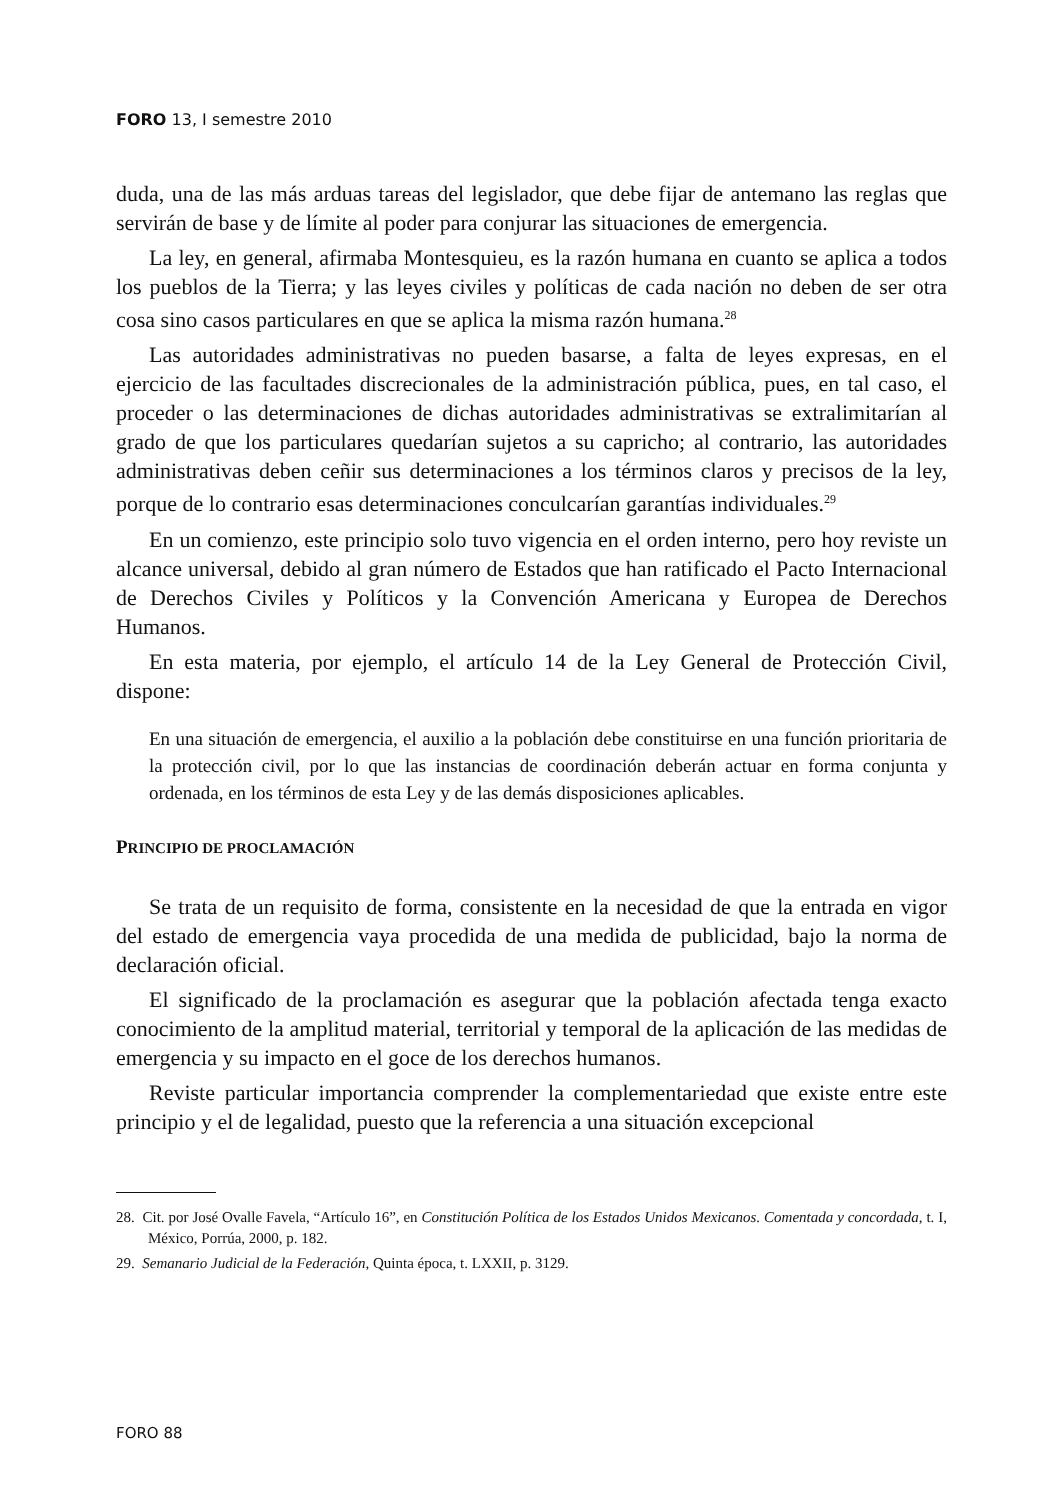FORO 13, I semestre 2010
duda, una de las más arduas tareas del legislador, que debe fijar de antemano las reglas que servirán de base y de límite al poder para conjurar las situaciones de emergencia.
La ley, en general, afirmaba Montesquieu, es la razón humana en cuanto se aplica a todos los pueblos de la Tierra; y las leyes civiles y políticas de cada nación no deben de ser otra cosa sino casos particulares en que se aplica la misma razón humana.<sup>28</sup>
Las autoridades administrativas no pueden basarse, a falta de leyes expresas, en el ejercicio de las facultades discrecionales de la administración pública, pues, en tal caso, el proceder o las determinaciones de dichas autoridades administrativas se extralimitarían al grado de que los particulares quedarían sujetos a su capricho; al contrario, las autoridades administrativas deben ceñir sus determinaciones a los términos claros y precisos de la ley, porque de lo contrario esas determinaciones conculcarían garantías individuales.<sup>29</sup>
En un comienzo, este principio solo tuvo vigencia en el orden interno, pero hoy reviste un alcance universal, debido al gran número de Estados que han ratificado el Pacto Internacional de Derechos Civiles y Políticos y la Convención Americana y Europea de Derechos Humanos.
En esta materia, por ejemplo, el artículo 14 de la Ley General de Protección Civil, dispone:
En una situación de emergencia, el auxilio a la población debe constituirse en una función prioritaria de la protección civil, por lo que las instancias de coordinación deberán actuar en forma conjunta y ordenada, en los términos de esta Ley y de las demás disposiciones aplicables.
PRINCIPIO DE PROCLAMACIÓN
Se trata de un requisito de forma, consistente en la necesidad de que la entrada en vigor del estado de emergencia vaya procedida de una medida de publicidad, bajo la norma de declaración oficial.
El significado de la proclamación es asegurar que la población afectada tenga exacto conocimiento de la amplitud material, territorial y temporal de la aplicación de las medidas de emergencia y su impacto en el goce de los derechos humanos.
Reviste particular importancia comprender la complementariedad que existe entre este principio y el de legalidad, puesto que la referencia a una situación excepcional
28. Cit. por José Ovalle Favela, “Artículo 16”, en Constitución Política de los Estados Unidos Mexicanos. Comentada y concordada, t. I, México, Porrúa, 2000, p. 182.
29. Semanario Judicial de la Federación, Quinta época, t. LXXII, p. 3129.
FORO 88